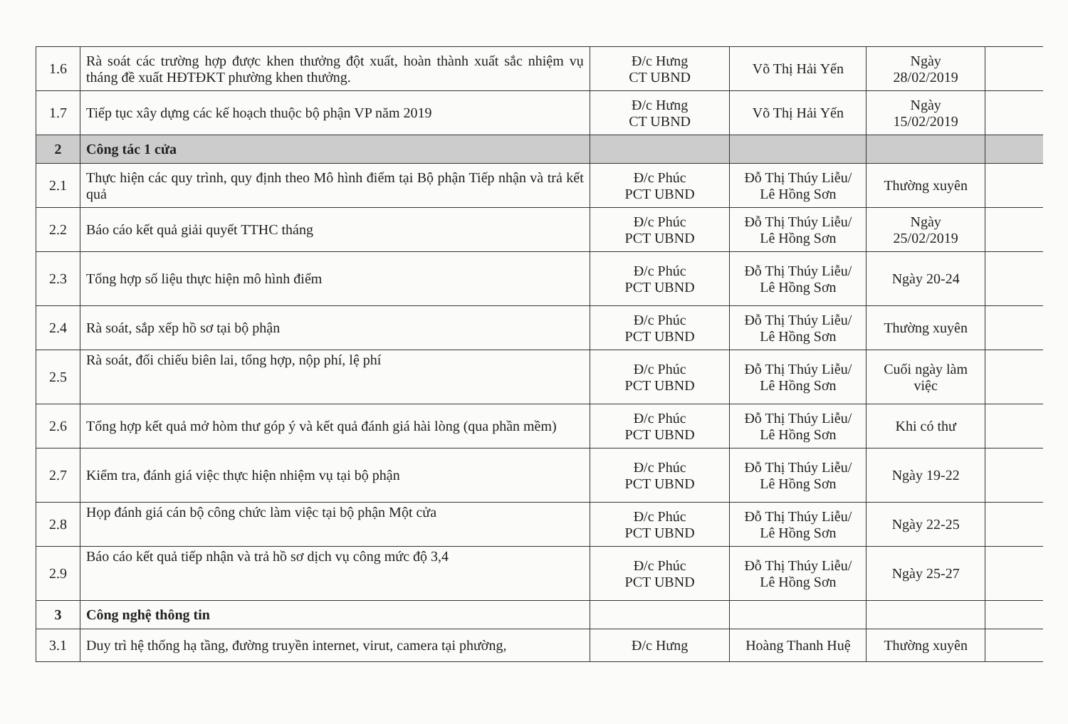| 1.6 | Rà soát các trường hợp được khen thưởng đột xuất, hoàn thành xuất sắc nhiệm vụ tháng đề xuất HĐTĐKT phường khen thưởng. | Đ/c Hưng CT UBND | Võ Thị Hải Yến | Ngày 28/02/2019 | |
| 1.7 | Tiếp tục xây dựng các kế hoạch thuộc bộ phận VP năm 2019 | Đ/c Hưng CT UBND | Võ Thị Hải Yến | Ngày 15/02/2019 | |
| 2 | Công tác 1 cửa | | | | |
| 2.1 | Thực hiện các quy trình, quy định theo Mô hình điểm tại Bộ phận Tiếp nhận và trả kết quả | Đ/c Phúc PCT UBND | Đỗ Thị Thúy Liễu/ Lê Hồng Sơn | Thường xuyên | |
| 2.2 | Báo cáo kết quả giải quyết TTHC tháng | Đ/c Phúc PCT UBND | Đỗ Thị Thúy Liễu/ Lê Hồng Sơn | Ngày 25/02/2019 | |
| 2.3 | Tổng hợp số liệu thực hiện mô hình điểm | Đ/c Phúc PCT UBND | Đỗ Thị Thúy Liễu/ Lê Hồng Sơn | Ngày 20-24 | |
| 2.4 | Rà soát, sắp xếp hồ sơ tại bộ phận | Đ/c Phúc PCT UBND | Đỗ Thị Thúy Liễu/ Lê Hồng Sơn | Thường xuyên | |
| 2.5 | Rà soát, đối chiếu biên lai, tổng hợp, nộp phí, lệ phí | Đ/c Phúc PCT UBND | Đỗ Thị Thúy Liễu/ Lê Hồng Sơn | Cuối ngày làm việc | |
| 2.6 | Tổng hợp kết quả mở hòm thư góp ý và kết quả đánh giá hài lòng (qua phần mềm) | Đ/c Phúc PCT UBND | Đỗ Thị Thúy Liễu/ Lê Hồng Sơn | Khi có thư | |
| 2.7 | Kiểm tra, đánh giá việc thực hiện nhiệm vụ tại bộ phận | Đ/c Phúc PCT UBND | Đỗ Thị Thúy Liễu/ Lê Hồng Sơn | Ngày 19-22 | |
| 2.8 | Họp đánh giá cán bộ công chức làm việc tại bộ phận Một cửa | Đ/c Phúc PCT UBND | Đỗ Thị Thúy Liễu/ Lê Hồng Sơn | Ngày 22-25 | |
| 2.9 | Báo cáo kết quả tiếp nhận và trả hồ sơ dịch vụ công mức độ 3,4 | Đ/c Phúc PCT UBND | Đỗ Thị Thúy Liễu/ Lê Hồng Sơn | Ngày 25-27 | |
| 3 | Công nghệ thông tin | | | | |
| 3.1 | Duy trì hệ thống hạ tầng, đường truyền internet, virut, camera tại phường, | Đ/c Hưng | Hoàng Thanh Huệ | Thường xuyên | |